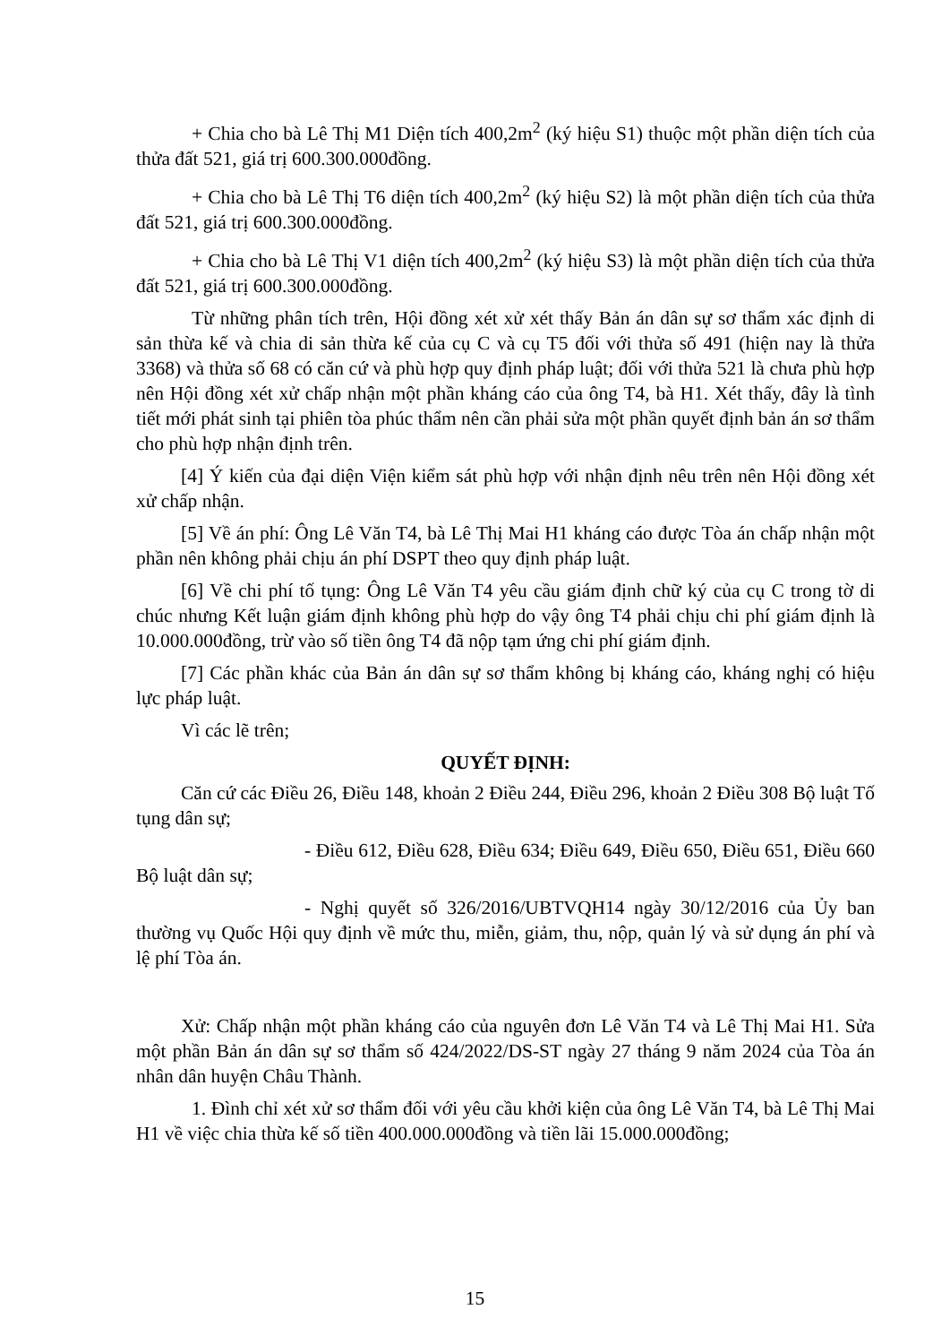+ Chia cho bà Lê Thị M1 Diện tích 400,2m<sup>2</sup> (ký hiệu S1) thuộc một phần diện tích của thửa đất 521, giá trị 600.300.000đồng.
+ Chia cho bà Lê Thị T6 diện tích 400,2m<sup>2</sup> (ký hiệu S2) là một phần diện tích của thửa đất 521, giá trị 600.300.000đồng.
+ Chia cho bà Lê Thị V1 diện tích 400,2m<sup>2</sup> (ký hiệu S3) là một phần diện tích của thửa đất 521, giá trị 600.300.000đồng.
Từ những phân tích trên, Hội đồng xét xử xét thấy Bản án dân sự sơ thẩm xác định di sản thừa kế và chia di sản thừa kế của cụ C và cụ T5 đối với thửa số 491 (hiện nay là thửa 3368) và thửa số 68 có căn cứ và phù hợp quy định pháp luật; đối với thửa 521 là chưa phù hợp nên Hội đồng xét xử chấp nhận một phần kháng cáo của ông T4, bà H1. Xét thấy, đây là tình tiết mới phát sinh tại phiên tòa phúc thẩm nên cần phải sửa một phần quyết định bản án sơ thẩm cho phù hợp nhận định trên.
[4] Ý kiến của đại diện Viện kiểm sát phù hợp với nhận định nêu trên nên Hội đồng xét xử chấp nhận.
[5] Về án phí: Ông Lê Văn T4, bà Lê Thị Mai H1 kháng cáo được Tòa án chấp nhận một phần nên không phải chịu án phí DSPT theo quy định pháp luật.
[6] Về chi phí tố tụng: Ông Lê Văn T4 yêu cầu giám định chữ ký của cụ C trong tờ di chúc nhưng Kết luận giám định không phù hợp do vậy ông T4 phải chịu chi phí giám định là 10.000.000đồng, trừ vào số tiền ông T4 đã nộp tạm ứng chi phí giám định.
[7] Các phần khác của Bản án dân sự sơ thẩm không bị kháng cáo, kháng nghị có hiệu lực pháp luật.
Vì các lẽ trên;
QUYẾT ĐỊNH:
Căn cứ các Điều 26, Điều 148, khoản 2 Điều 244, Điều 296, khoản 2 Điều 308 Bộ luật Tố tụng dân sự;
- Điều 612, Điều 628, Điều 634; Điều 649, Điều 650, Điều 651, Điều 660 Bộ luật dân sự;
- Nghị quyết số 326/2016/UBTVQH14 ngày 30/12/2016 của Ủy ban thường vụ Quốc Hội quy định về mức thu, miễn, giảm, thu, nộp, quản lý và sử dụng án phí và lệ phí Tòa án.
Xử: Chấp nhận một phần kháng cáo của nguyên đơn Lê Văn T4 và Lê Thị Mai H1. Sửa một phần Bản án dân sự sơ thẩm số 424/2022/DS-ST ngày 27 tháng 9 năm 2024 của Tòa án nhân dân huyện Châu Thành.
1. Đình chỉ xét xử sơ thẩm đối với yêu cầu khởi kiện của ông Lê Văn T4, bà Lê Thị Mai H1 về việc chia thừa kế số tiền 400.000.000đồng và tiền lãi 15.000.000đồng;
15